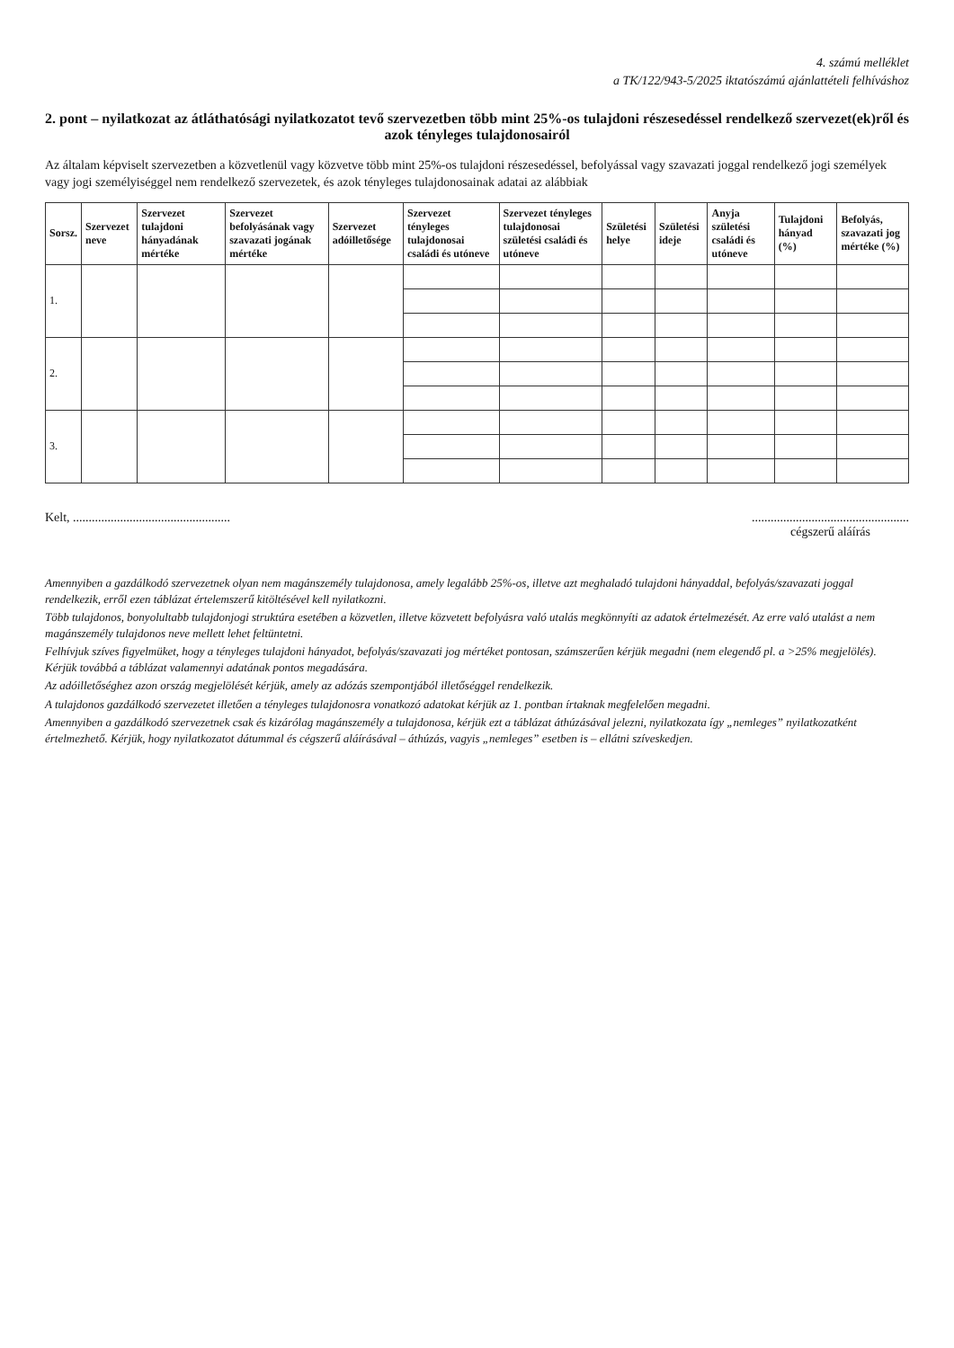4. számú melléklet
a TK/122/943-5/2025 iktatószámú ajánlattételi felhíváshoz
2. pont – nyilatkozat az átláthatósági nyilatkozatot tevő szervezetben több mint 25%-os tulajdoni részesedéssel rendelkező szervezet(ek)ről és azok tényleges tulajdonosairól
Az általam képviselt szervezetben a közvetlenül vagy közvetve több mint 25%-os tulajdoni részesedéssel, befolyással vagy szavazati joggal rendelkező jogi személyek vagy jogi személyiséggel nem rendelkező szervezetek, és azok tényleges tulajdonosainak adatai az alábbiak
| Sorsz. | Szervezet neve | Szervezet tulajdoni hányadának mértéke | Szervezet befolyásának vagy szavazati jogának mértéke | Szervezet adóilletősége | Szervezet tényleges tulajdonosai családi és utóneve | Szervezet tényleges tulajdonosai születési családi és utóneve | Születési helye | Születési ideje | Anyja születési családi és utóneve | Tulajdoni hányad (%) | Befolyás, szavazati jog mértéke (%) |
| --- | --- | --- | --- | --- | --- | --- | --- | --- | --- | --- | --- |
| 1. | | | | | | | | | | | |
| 2. | | | | | | | | | | | |
| 3. | | | | | | | | | | | |
Kelt, ..................................................
..................................................
cégszerű aláírás
Amennyiben a gazdálkodó szervezetnek olyan nem magánszemély tulajdonosa, amely legalább 25%-os, illetve azt meghaladó tulajdoni hányaddal, befolyás/szavazati joggal rendelkezik, erről ezen táblázat értelemszerű kitöltésével kell nyilatkozni.
Több tulajdonos, bonyolultabb tulajdonjogi struktúra esetében a közvetlen, illetve közvetett befolyásra való utalás megkönnyíti az adatok értelmezését. Az erre való utalást a nem magánszemély tulajdonos neve mellett lehet feltüntetni.
Felhívjuk szíves figyelmüket, hogy a tényleges tulajdoni hányadot, befolyás/szavazati jog mértéket pontosan, számszerűen kérjük megadni (nem elegendő pl. a >25% megjelölés). Kérjük továbbá a táblázat valamennyi adatának pontos megadására.
Az adóilletőséghez azon ország megjelölését kérjük, amely az adózás szempontjából illetőséggel rendelkezik.
A tulajdonos gazdálkodó szervezetet illetően a tényleges tulajdonosra vonatkozó adatokat kérjük az 1. pontban írtaknak megfelelően megadni.
Amennyiben a gazdálkodó szervezetnek csak és kizárólag magánszemély a tulajdonosa, kérjük ezt a táblázat áthúzásával jelezni, nyilatkozata így „nemleges” nyilatkozatként értelmezhető. Kérjük, hogy nyilatkozatot dátummal és cégszerű aláírásával – áthúzás, vagyis „nemleges” esetben is – ellátni szíveskedjen.